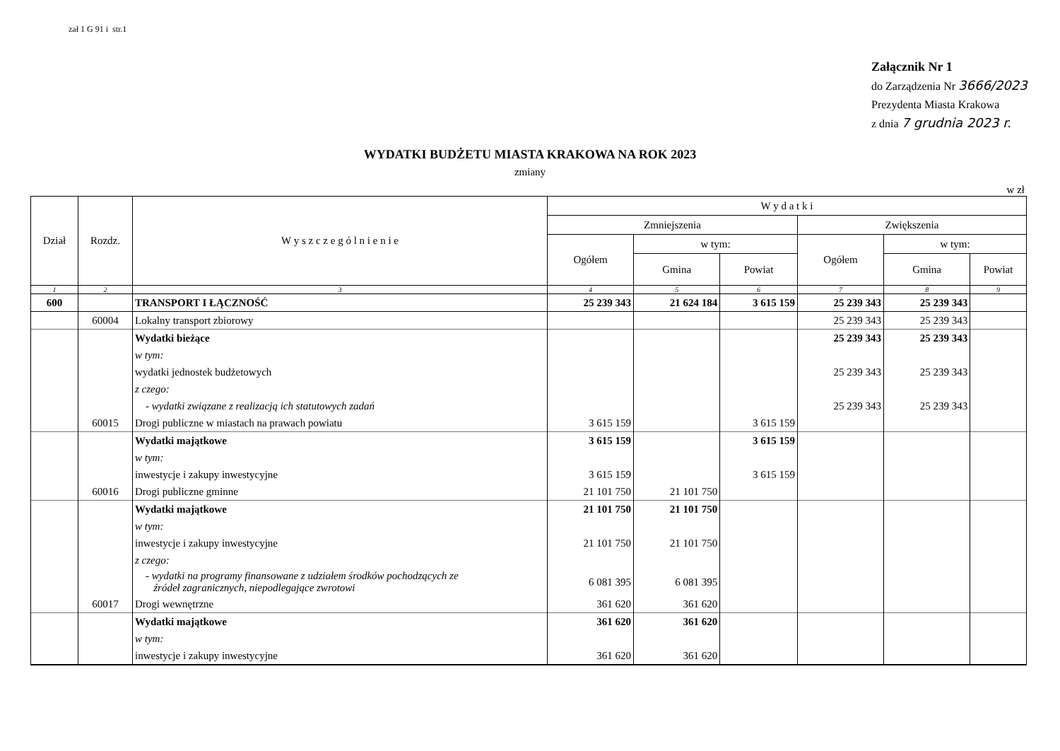zał 1 G 91 i str.1
Załącznik Nr 1
do Zarządzenia Nr 3666/2023
Prezydenta Miasta Krakowa
z dnia 7 grudnia 2023 r.
WYDATKI BUDŻETU MIASTA KRAKOWA NA ROK 2023
zmiany
w zł
| Dział | Rozdz. | W y s z c z e g ó l n i e n i e | W y d a t k i | | | | | |
| --- | --- | --- | --- | --- | --- | --- | --- | --- |
| | | | Zmniejszenia | | | Zwiększenia | | |
| | | | Ogółem | w tym: | | Ogółem | w tym: | |
| | | | | Gmina | Powiat | | Gmina | Powiat |
| 1 | 2 | 3 | 4 | 5 | 6 | 7 | 8 | 9 |
| 600 | | TRANSPORT I ŁĄCZNOŚĆ | 25 239 343 | 21 624 184 | 3 615 159 | 25 239 343 | 25 239 343 | |
| | 60004 | Lokalny transport zbiorowy | | | | 25 239 343 | 25 239 343 | |
| | | Wydatki bieżące | | | | 25 239 343 | 25 239 343 | |
| | | w tym: | | | | | | |
| | | wydatki jednostek budżetowych | | | | 25 239 343 | 25 239 343 | |
| | | z czego: | | | | | | |
| | | - wydatki związane z realizacją ich statutowych zadań | | | | 25 239 343 | 25 239 343 | |
| | 60015 | Drogi publiczne w miastach na prawach powiatu | 3 615 159 | | 3 615 159 | | | |
| | | Wydatki majątkowe | 3 615 159 | | 3 615 159 | | | |
| | | w tym: | | | | | | |
| | | inwestycje i zakupy inwestycyjne | 3 615 159 | | 3 615 159 | | | |
| | 60016 | Drogi publiczne gminne | 21 101 750 | 21 101 750 | | | | |
| | | Wydatki majątkowe | 21 101 750 | 21 101 750 | | | | |
| | | w tym: | | | | | | |
| | | inwestycje i zakupy inwestycyjne | 21 101 750 | 21 101 750 | | | | |
| | | z czego: | | | | | | |
| | | - wydatki na programy finansowane z udziałem środków pochodzących ze źródeł zagranicznych, niepodlegające zwrotowi | 6 081 395 | 6 081 395 | | | | |
| | 60017 | Drogi wewnętrzne | 361 620 | 361 620 | | | | |
| | | Wydatki majątkowe | 361 620 | 361 620 | | | | |
| | | w tym: | | | | | | |
| | | inwestycje i zakupy inwestycyjne | 361 620 | 361 620 | | | | |